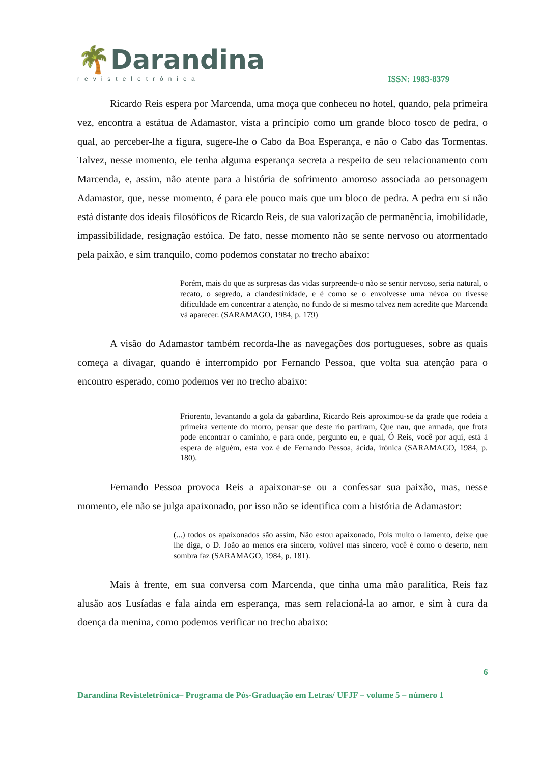🌴Darandina
revisteletrônica
ISSN: 1983-8379
Ricardo Reis espera por Marcenda, uma moça que conheceu no hotel, quando, pela primeira vez, encontra a estátua de Adamastor, vista a princípio como um grande bloco tosco de pedra, o qual, ao perceber-lhe a figura, sugere-lhe o Cabo da Boa Esperança, e não o Cabo das Tormentas. Talvez, nesse momento, ele tenha alguma esperança secreta a respeito de seu relacionamento com Marcenda, e, assim, não atente para a história de sofrimento amoroso associada ao personagem Adamastor, que, nesse momento, é para ele pouco mais que um bloco de pedra. A pedra em si não está distante dos ideais filosóficos de Ricardo Reis, de sua valorização de permanência, imobilidade, impassibilidade, resignação estóica. De fato, nesse momento não se sente nervoso ou atormentado pela paixão, e sim tranquilo, como podemos constatar no trecho abaixo:
Porém, mais do que as surpresas das vidas surpreende-o não se sentir nervoso, seria natural, o recato, o segredo, a clandestinidade, e é como se o envolvesse uma névoa ou tivesse dificuldade em concentrar a atenção, no fundo de si mesmo talvez nem acredite que Marcenda vá aparecer. (SARAMAGO, 1984, p. 179)
A visão do Adamastor também recorda-lhe as navegações dos portugueses, sobre as quais começa a divagar, quando é interrompido por Fernando Pessoa, que volta sua atenção para o encontro esperado, como podemos ver no trecho abaixo:
Friorento, levantando a gola da gabardina, Ricardo Reis aproximou-se da grade que rodeia a primeira vertente do morro, pensar que deste rio partiram, Que nau, que armada, que frota pode encontrar o caminho, e para onde, pergunto eu, e qual, Ó Reis, você por aqui, está à espera de alguém, esta voz é de Fernando Pessoa, ácida, irónica (SARAMAGO, 1984, p. 180).
Fernando Pessoa provoca Reis a apaixonar-se ou a confessar sua paixão, mas, nesse momento, ele não se julga apaixonado, por isso não se identifica com a história de Adamastor:
(...) todos os apaixonados são assim, Não estou apaixonado, Pois muito o lamento, deixe que lhe diga, o D. João ao menos era sincero, volúvel mas sincero, você é como o deserto, nem sombra faz (SARAMAGO, 1984, p. 181).
Mais à frente, em sua conversa com Marcenda, que tinha uma mão paralítica, Reis faz alusão aos Lusíadas e fala ainda em esperança, mas sem relacioná-la ao amor, e sim à cura da doença da menina, como podemos verificar no trecho abaixo:
6
Darandina Revisteletrônica– Programa de Pós-Graduação em Letras/ UFJF – volume 5 – número 1